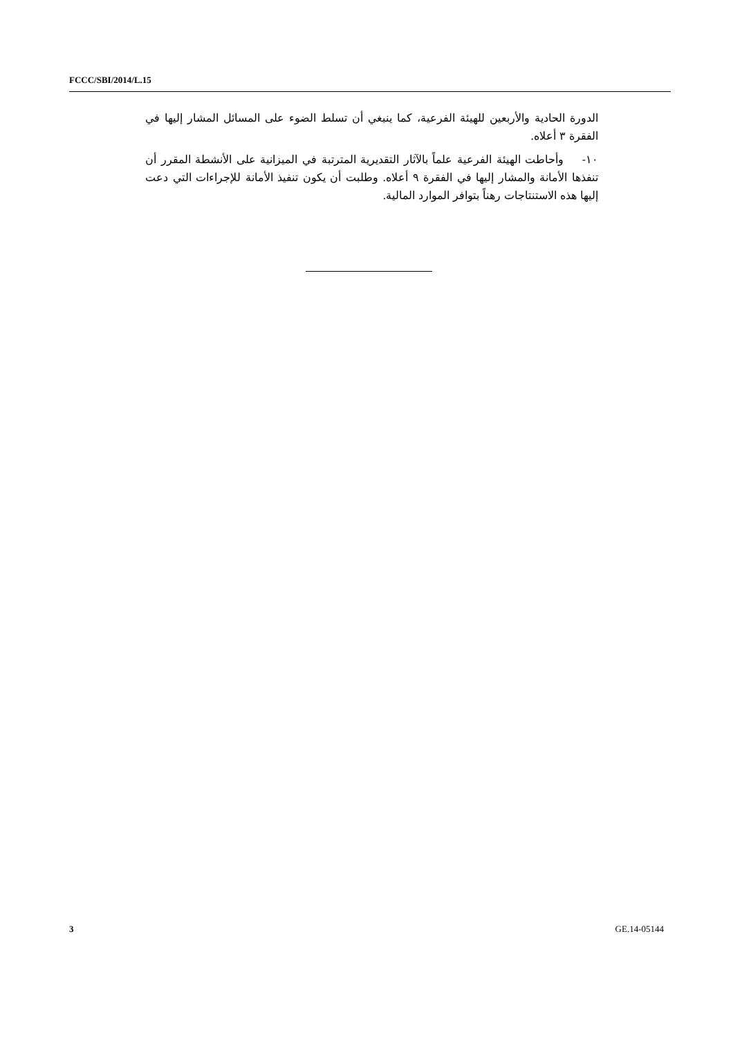FCCC/SBI/2014/L.15
الدورة الحادية والأربعين للهيئة الفرعية، كما ينبغي أن تسلط الضوء على المسائل المشار إليها في الفقرة ٣ أعلاه.
١٠- وأحاطت الهيئة الفرعية علماً بالآثار التقديرية المترتبة في الميزانية على الأنشطة المقرر أن تنفذها الأمانة والمشار إليها في الفقرة ٩ أعلاه. وطلبت أن يكون تنفيذ الأمانة للإجراءات التي دعت إليها هذه الاستنتاجات رهناً بتوافر الموارد المالية.
3 GE.14-05144